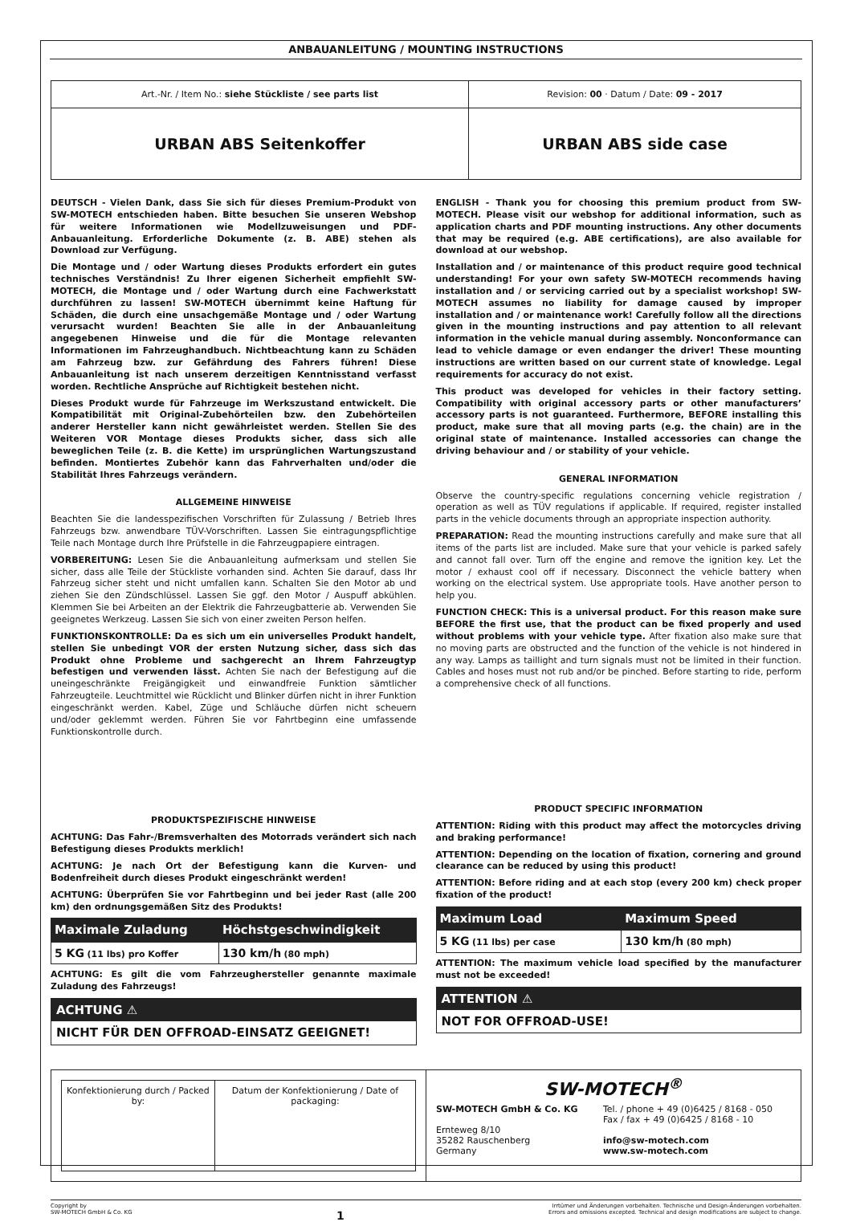ANBAUANLEITUNG / MOUNTING INSTRUCTIONS
| Art.-Nr. / Item No.: siehe Stückliste / see parts list | Revision: 00 · Datum / Date: 09 - 2017 |
| URBAN ABS Seitenkoffer | URBAN ABS side case |
DEUTSCH - Vielen Dank, dass Sie sich für dieses Premium-Produkt von SW-MOTECH entschieden haben. Bitte besuchen Sie unseren Webshop für weitere Informationen wie Modellzuweisungen und PDF-Anbauanleitung. Erforderliche Dokumente (z. B. ABE) stehen als Download zur Verfügung.
Die Montage und / oder Wartung dieses Produkts erfordert ein gutes technisches Verständnis! Zu Ihrer eigenen Sicherheit empfiehlt SW-MOTECH, die Montage und / oder Wartung durch eine Fachwerkstatt durchführen zu lassen! SW-MOTECH übernimmt keine Haftung für Schäden, die durch eine unsachgemäße Montage und / oder Wartung verursacht wurden! Beachten Sie alle in der Anbauanleitung angegebenen Hinweise und die für die Montage relevanten Informationen im Fahrzeughandbuch. Nichtbeachtung kann zu Schäden am Fahrzeug bzw. zur Gefährdung des Fahrers führen! Diese Anbauanleitung ist nach unserem derzeitigen Kenntnisstand verfasst worden. Rechtliche Ansprüche auf Richtigkeit bestehen nicht.
Dieses Produkt wurde für Fahrzeuge im Werkszustand entwickelt. Die Kompatibilität mit Original-Zubehörteilen bzw. den Zubehörteilen anderer Hersteller kann nicht gewährleistet werden. Stellen Sie des Weiteren VOR Montage dieses Produkts sicher, dass sich alle beweglichen Teile (z. B. die Kette) im ursprünglichen Wartungszustand befinden. Montiertes Zubehör kann das Fahrverhalten und/oder die Stabilität Ihres Fahrzeugs verändern.
ALLGEMEINE HINWEISE
Beachten Sie die landesspezifischen Vorschriften für Zulassung / Betrieb Ihres Fahrzeugs bzw. anwendbare TÜV-Vorschriften. Lassen Sie eintragungspflichtige Teile nach Montage durch Ihre Prüfstelle in die Fahrzeugpapiere eintragen.
VORBEREITUNG: Lesen Sie die Anbauanleitung aufmerksam und stellen Sie sicher, dass alle Teile der Stückliste vorhanden sind. Achten Sie darauf, dass Ihr Fahrzeug sicher steht und nicht umfallen kann. Schalten Sie den Motor ab und ziehen Sie den Zündschlüssel. Lassen Sie ggf. den Motor / Auspuff abkühlen. Klemmen Sie bei Arbeiten an der Elektrik die Fahrzeugbatterie ab. Verwenden Sie geeignetes Werkzeug. Lassen Sie sich von einer zweiten Person helfen.
FUNKTIONSKONTROLLE: Da es sich um ein universelles Produkt handelt, stellen Sie unbedingt VOR der ersten Nutzung sicher, dass sich das Produkt ohne Probleme und sachgerecht an Ihrem Fahrzeugtyp befestigen und verwenden lässt. Achten Sie nach der Befestigung auf die uneingeschränkte Freigängigkeit und einwandfreie Funktion sämtlicher Fahrzeugteile. Leuchtmittel wie Rücklicht und Blinker dürfen nicht in ihrer Funktion eingeschränkt werden. Kabel, Züge und Schläuche dürfen nicht scheuern und/oder geklemmt werden. Führen Sie vor Fahrtbeginn eine umfassende Funktionskontrolle durch.
PRODUKTSPEZIFISCHE HINWEISE
ACHTUNG: Das Fahr-/Bremsverhalten des Motorrads verändert sich nach Befestigung dieses Produkts merklich!
ACHTUNG: Je nach Ort der Befestigung kann die Kurven- und Bodenfreiheit durch dieses Produkt eingeschränkt werden!
ACHTUNG: Überprüfen Sie vor Fahrtbeginn und bei jeder Rast (alle 200 km) den ordnungsgemäßen Sitz des Produkts!
| Maximale Zuladung | Höchstgeschwindigkeit |
| --- | --- |
| 5 KG (11 lbs) pro Koffer | 130 km/h (80 mph) |
ACHTUNG: Es gilt die vom Fahrzeughersteller genannte maximale Zuladung des Fahrzeugs!
ACHTUNG ⚠
NICHT FÜR DEN OFFROAD-EINSATZ GEEIGNET!
ENGLISH - Thank you for choosing this premium product from SW-MOTECH. Please visit our webshop for additional information, such as application charts and PDF mounting instructions. Any other documents that may be required (e.g. ABE certifications), are also available for download at our webshop.
Installation and / or maintenance of this product require good technical understanding! For your own safety SW-MOTECH recommends having installation and / or servicing carried out by a specialist workshop! SW-MOTECH assumes no liability for damage caused by improper installation and / or maintenance work! Carefully follow all the directions given in the mounting instructions and pay attention to all relevant information in the vehicle manual during assembly. Nonconformance can lead to vehicle damage or even endanger the driver! These mounting instructions are written based on our current state of knowledge. Legal requirements for accuracy do not exist.
This product was developed for vehicles in their factory setting. Compatibility with original accessory parts or other manufacturers’ accessory parts is not guaranteed. Furthermore, BEFORE installing this product, make sure that all moving parts (e.g. the chain) are in the original state of maintenance. Installed accessories can change the driving behaviour and / or stability of your vehicle.
GENERAL INFORMATION
Observe the country-specific regulations concerning vehicle registration / operation as well as TÜV regulations if applicable. If required, register installed parts in the vehicle documents through an appropriate inspection authority.
PREPARATION: Read the mounting instructions carefully and make sure that all items of the parts list are included. Make sure that your vehicle is parked safely and cannot fall over. Turn off the engine and remove the ignition key. Let the motor / exhaust cool off if necessary. Disconnect the vehicle battery when working on the electrical system. Use appropriate tools. Have another person to help you.
FUNCTION CHECK: This is a universal product. For this reason make sure BEFORE the first use, that the product can be fixed properly and used without problems with your vehicle type. After fixation also make sure that no moving parts are obstructed and the function of the vehicle is not hindered in any way. Lamps as taillight and turn signals must not be limited in their function. Cables and hoses must not rub and/or be pinched. Before starting to ride, perform a comprehensive check of all functions.
PRODUCT SPECIFIC INFORMATION
ATTENTION: Riding with this product may affect the motorcycles driving and braking performance!
ATTENTION: Depending on the location of fixation, cornering and ground clearance can be reduced by using this product!
ATTENTION: Before riding and at each stop (every 200 km) check proper fixation of the product!
| Maximum Load | Maximum Speed |
| --- | --- |
| 5 KG (11 lbs) per case | 130 km/h (80 mph) |
ATTENTION: The maximum vehicle load specified by the manufacturer must not be exceeded!
ATTENTION ⚠
NOT FOR OFFROAD-USE!
| / Konfektionierung durch / Packed by: / Datum der Konfektionierung / Date of packaging: / | SW-MOTECH<sup>®</sup> / SW-MOTECH GmbH & Co. KG Ernteweg 8/10 35282 Rauschenberg Germany / Tel. / phone + 49 (0)6425 / 8168 - 050 Fax / fax + 49 (0)6425 / 8168 - 10 info@sw-motech.com www.sw-motech.com / |
Copyright by
SW-MOTECH GmbH & Co. KG
1
Irrtümer und Änderungen vorbehalten. Technische und Design-Änderungen vorbehalten.
Errors and omissions excepted. Technical and design modifications are subject to change.